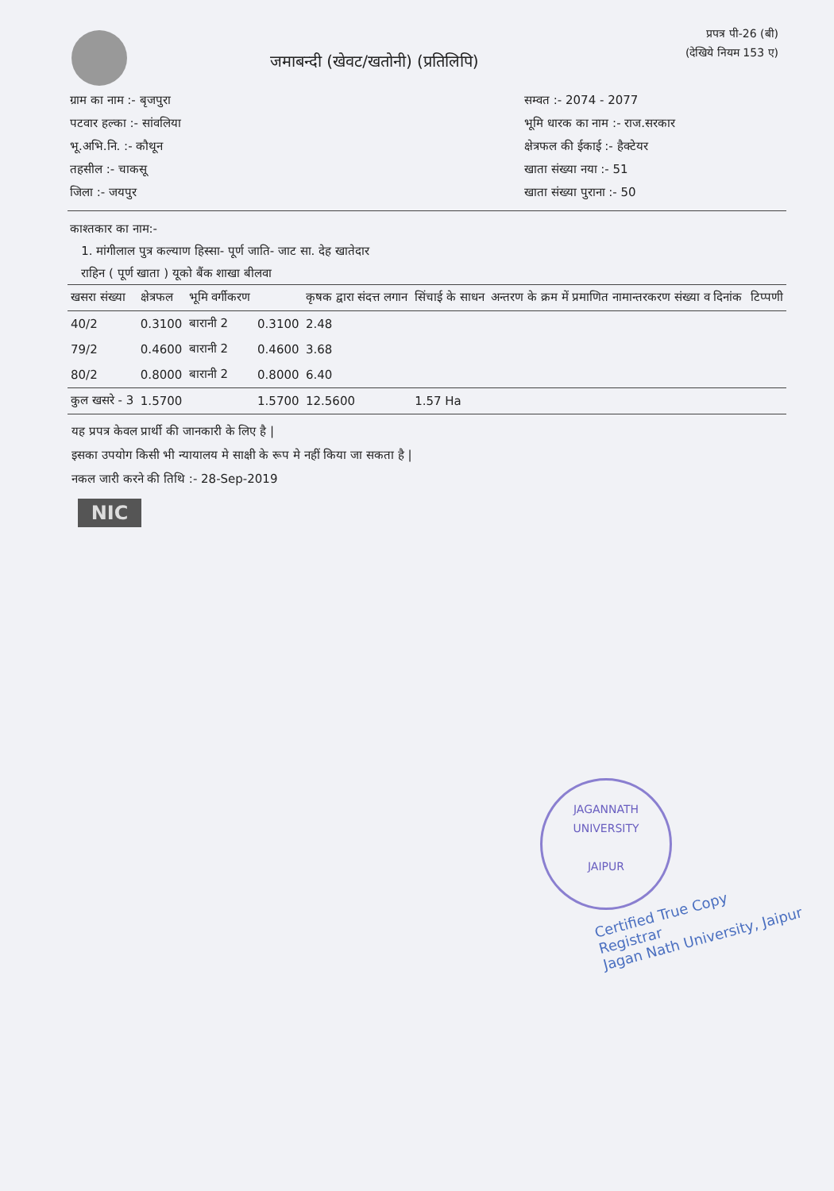जमाबन्दी (खेवट/खतोनी) (प्रतिलिपि)
प्रपत्र पी-26 (बी)
(देखिये नियम 153 ए)
ग्राम का नाम :- बृजपुरा
पटवार हल्का :- सांवलिया
भू.अभि.नि. :- कौथून
तहसील :- चाकसू
जिला :- जयपुर
सम्वत :- 2074 - 2077
भूमि धारक का नाम :- राज.सरकार
क्षेत्रफल की ईकाई :- हैक्टेयर
खाता संख्या नया :- 51
खाता संख्या पुराना :- 50
काश्तकार का नाम:-
1. मांगीलाल पुत्र कल्याण हिस्सा- पूर्ण जाति- जाट सा. देह खातेदार
राहिन ( पूर्ण खाता ) यूको बैंक शाखा बीलवा
| खसरा संख्या | क्षेत्रफल | भूमि वर्गीकरण | | कृषक द्वारा संदत्त लगान | सिंचाई के साधन | अन्तरण के क्रम में प्रमाणित नामान्तरकरण संख्या व दिनांक | टिप्पणी |
| --- | --- | --- | --- | --- | --- | --- | --- |
| 40/2 | 0.3100 | बारानी 2 | 0.3100 | 2.48 | | | |
| 79/2 | 0.4600 | बारानी 2 | 0.4600 | 3.68 | | | |
| 80/2 | 0.8000 | बारानी 2 | 0.8000 | 6.40 | | | |
| कुल खसरे - 3 | 1.5700 | | 1.5700 | 12.5600 | 1.57 Ha | | |
यह प्रपत्र केवल प्रार्थी की जानकारी के लिए है |
इसका उपयोग किसी भी न्यायालय मे साक्षी के रूप मे नहीं किया जा सकता है |
नकल जारी करने की तिथि :- 28-Sep-2019
NIC
JAGANNATH UNIVERSITY
JAIPUR
Certified True Copy
Registrar
Jagan Nath University, Jaipur